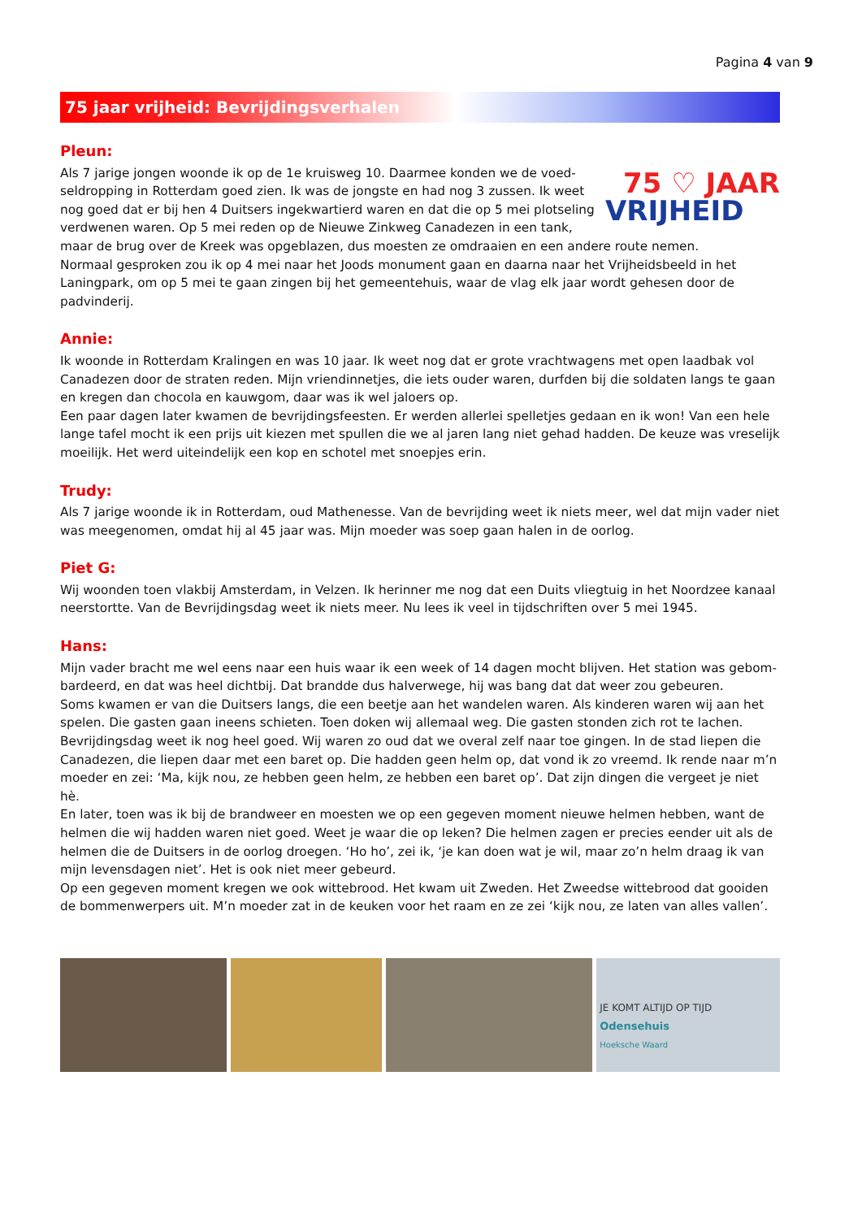Pagina 4 van 9
75 jaar vrijheid: Bevrijdingsverhalen
Pleun:
75 ♡ JAAR
VRIJHEID
Als 7 jarige jongen woonde ik op de 1e kruisweg 10. Daarmee konden we de voed-seldropping in Rotterdam goed zien. Ik was de jongste en had nog 3 zussen. Ik weet nog goed dat er bij hen 4 Duitsers ingekwartierd waren en dat die op 5 mei plotseling verdwenen waren. Op 5 mei reden op de Nieuwe Zinkweg Canadezen in een tank, maar de brug over de Kreek was opgeblazen, dus moesten ze omdraaien en een andere route nemen.
Normaal gesproken zou ik op 4 mei naar het Joods monument gaan en daarna naar het Vrijheidsbeeld in het Laningpark, om op 5 mei te gaan zingen bij het gemeentehuis, waar de vlag elk jaar wordt gehesen door de padvinderij.
Annie:
Ik woonde in Rotterdam Kralingen en was 10 jaar. Ik weet nog dat er grote vrachtwagens met open laadbak vol Canadezen door de straten reden. Mijn vriendinnetjes, die iets ouder waren, durfden bij die soldaten langs te gaan en kregen dan chocola en kauwgom, daar was ik wel jaloers op.
Een paar dagen later kwamen de bevrijdingsfeesten. Er werden allerlei spelletjes gedaan en ik won! Van een hele lange tafel mocht ik een prijs uit kiezen met spullen die we al jaren lang niet gehad hadden. De keuze was vreselijk moeilijk. Het werd uiteindelijk een kop en schotel met snoepjes erin.
Trudy:
Als 7 jarige woonde ik in Rotterdam, oud Mathenesse. Van de bevrijding weet ik niets meer, wel dat mijn vader niet was meegenomen, omdat hij al 45 jaar was. Mijn moeder was soep gaan halen in de oorlog.
Piet G:
Wij woonden toen vlakbij Amsterdam, in Velzen. Ik herinner me nog dat een Duits vliegtuig in het Noordzee kanaal neerstortte. Van de Bevrijdingsdag weet ik niets meer. Nu lees ik veel in tijdschriften over 5 mei 1945.
Hans:
Mijn vader bracht me wel eens naar een huis waar ik een week of 14 dagen mocht blijven. Het station was gebom-bardeerd, en dat was heel dichtbij. Dat brandde dus halverwege, hij was bang dat dat weer zou gebeuren.
Soms kwamen er van die Duitsers langs, die een beetje aan het wandelen waren. Als kinderen waren wij aan het spelen. Die gasten gaan ineens schieten. Toen doken wij allemaal weg. Die gasten stonden zich rot te lachen.
Bevrijdingsdag weet ik nog heel goed. Wij waren zo oud dat we overal zelf naar toe gingen. In de stad liepen die Canadezen, die liepen daar met een baret op. Die hadden geen helm op, dat vond ik zo vreemd. Ik rende naar m’n moeder en zei: ‘Ma, kijk nou, ze hebben geen helm, ze hebben een baret op’. Dat zijn dingen die vergeet je niet hè.
En later, toen was ik bij de brandweer en moesten we op een gegeven moment nieuwe helmen hebben, want de helmen die wij hadden waren niet goed. Weet je waar die op leken? Die helmen zagen er precies eender uit als de helmen die de Duitsers in de oorlog droegen. ‘Ho ho’, zei ik, ‘je kan doen wat je wil, maar zo’n helm draag ik van mijn levensdagen niet’. Het is ook niet meer gebeurd.
Op een gegeven moment kregen we ook wittebrood. Het kwam uit Zweden. Het Zweedse wittebrood dat gooiden de bommenwerpers uit. M’n moeder zat in de keuken voor het raam en ze zei ‘kijk nou, ze laten van alles vallen’.
JE KOMT ALTIJD OP TIJD
Odensehuis
Hoeksche Waard